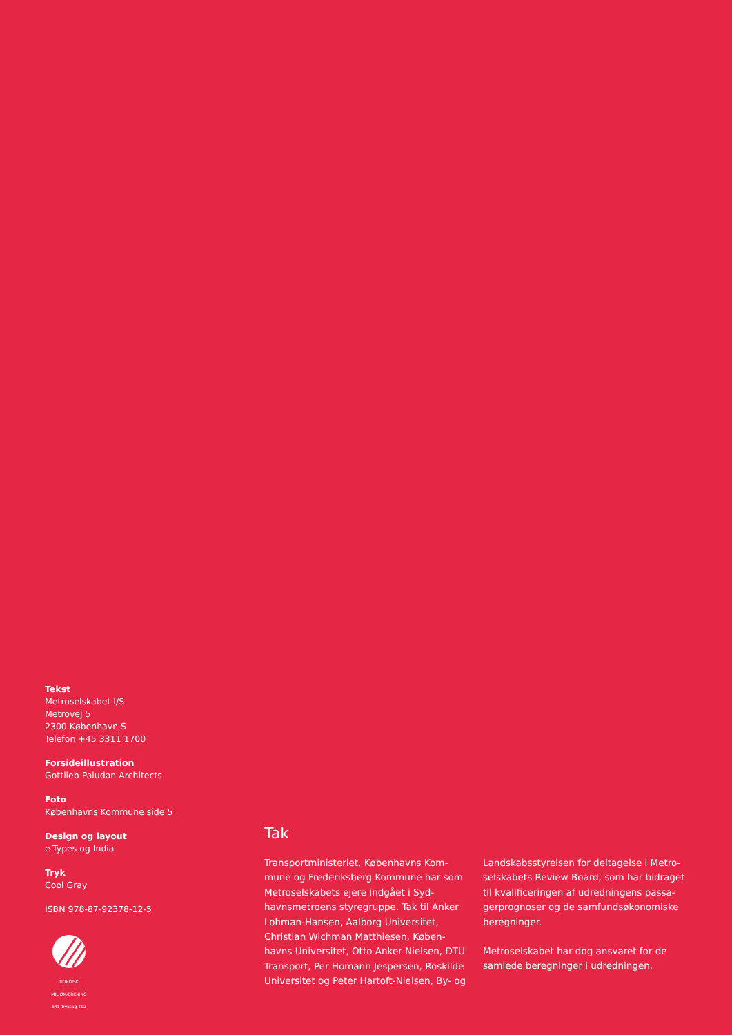Tekst
Metroselskabet I/S
Metrovej 5
2300 København S
Telefon +45 3311 1700
Forsideillustration
Gottlieb Paludan Architects
Foto
Københavns Kommune side 5
Design og layout
e-Types og India
Tryk
Cool Gray
ISBN 978-87-92378-12-5
NORDISK MILJØMÆRKNING
541 Tryksag 492
Tak
Transportministeriet, Københavns Kom-mune og Frederiksberg Kommune har som Metroselskabets ejere indgået i Syd-havnsmetroens styregruppe. Tak til Anker Lohman-Hansen, Aalborg Universitet, Christian Wichman Matthiesen, Køben-havns Universitet, Otto Anker Nielsen, DTU Transport, Per Homann Jespersen, Roskilde Universitet og Peter Hartoft-Nielsen, By- og
Landskabsstyrelsen for deltagelse i Metro-selskabets Review Board, som har bidraget til kvalificeringen af udredningens passa-gerprognoser og de samfundsøkonomiske beregninger.
Metroselskabet har dog ansvaret for de samlede beregninger i udredningen.